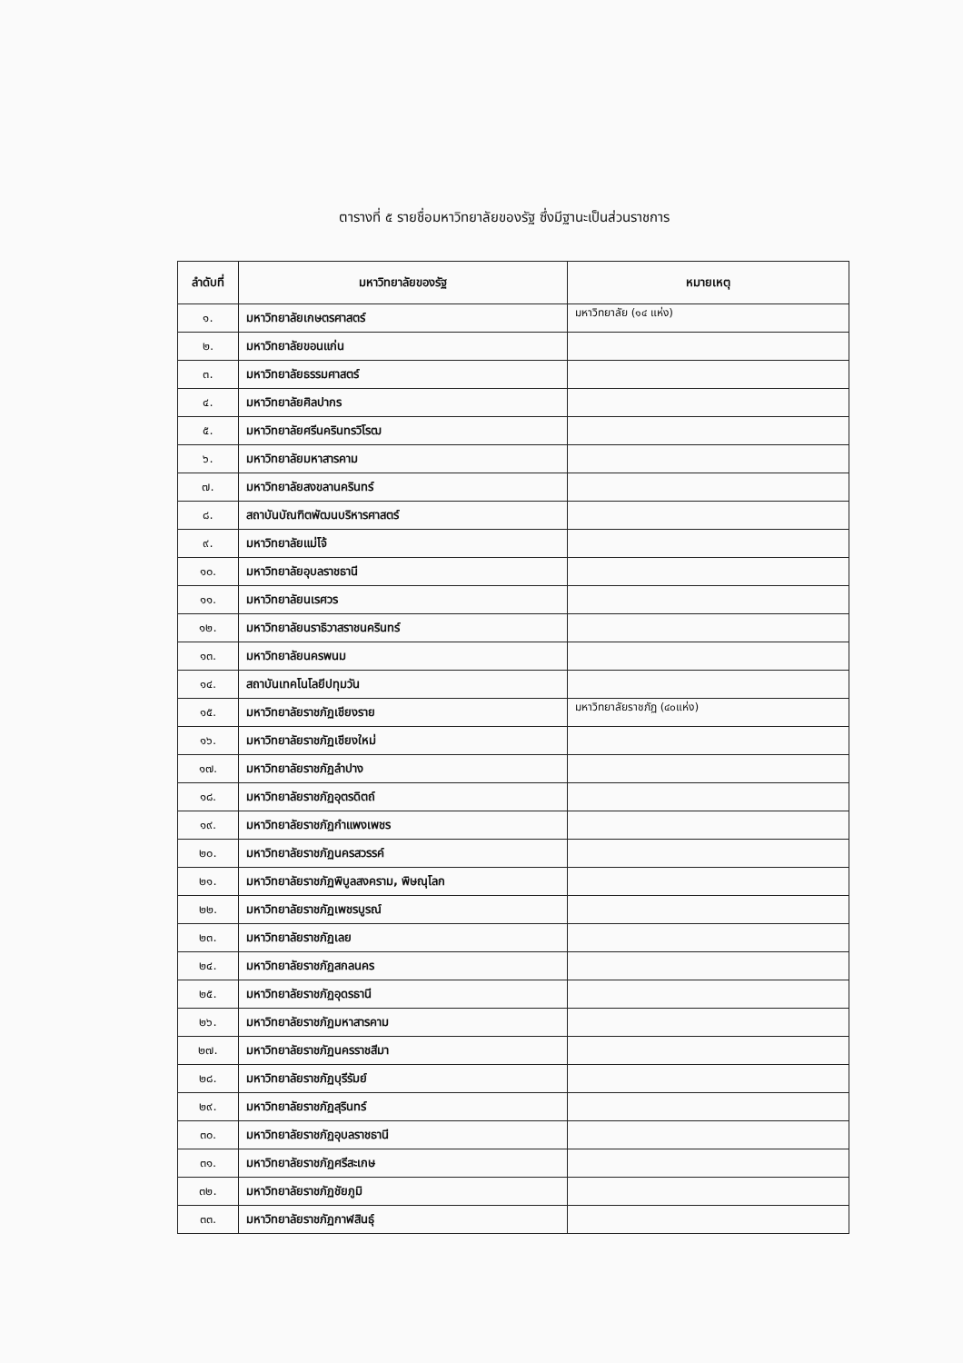ตารางที่ ๕ รายชื่อมหาวิทยาลัยของรัฐ ซึ่งมีฐานะเป็นส่วนราชการ
| ลำดับที่ | มหาวิทยาลัยของรัฐ | หมายเหตุ |
| --- | --- | --- |
| ๑. | มหาวิทยาลัยเกษตรศาสตร์ | มหาวิทยาลัย (๑๔ แห่ง) |
| ๒. | มหาวิทยาลัยขอนแก่น | |
| ๓. | มหาวิทยาลัยธรรมศาสตร์ | |
| ๔. | มหาวิทยาลัยศิลปากร | |
| ๕. | มหาวิทยาลัยศรีนครินทรวิโรฒ | |
| ๖. | มหาวิทยาลัยมหาสารคาม | |
| ๗. | มหาวิทยาลัยสงขลานครินทร์ | |
| ๘. | สถาบันบัณฑิตพัฒนบริหารศาสตร์ | |
| ๙. | มหาวิทยาลัยแม่โจ้ | |
| ๑๐. | มหาวิทยาลัยอุบลราชธานี | |
| ๑๑. | มหาวิทยาลัยนเรศวร | |
| ๑๒. | มหาวิทยาลัยนราธิวาสราชนครินทร์ | |
| ๑๓. | มหาวิทยาลัยนครพนม | |
| ๑๔. | สถาบันเทคโนโลยีปทุมวัน | |
| ๑๕. | มหาวิทยาลัยราชภัฏเชียงราย | มหาวิทยาลัยราชภัฏ (๔๐แห่ง) |
| ๑๖. | มหาวิทยาลัยราชภัฏเชียงใหม่ | |
| ๑๗. | มหาวิทยาลัยราชภัฏลำปาง | |
| ๑๘. | มหาวิทยาลัยราชภัฏอุตรดิตถ์ | |
| ๑๙. | มหาวิทยาลัยราชภัฏกำแพงเพชร | |
| ๒๐. | มหาวิทยาลัยราชภัฏนครสวรรค์ | |
| ๒๑. | มหาวิทยาลัยราชภัฏพิบูลสงคราม, พิษณุโลก | |
| ๒๒. | มหาวิทยาลัยราชภัฏเพชรบูรณ์ | |
| ๒๓. | มหาวิทยาลัยราชภัฏเลย | |
| ๒๔. | มหาวิทยาลัยราชภัฏสกลนคร | |
| ๒๕. | มหาวิทยาลัยราชภัฏอุดรธานี | |
| ๒๖. | มหาวิทยาลัยราชภัฏมหาสารคาม | |
| ๒๗. | มหาวิทยาลัยราชภัฏนครราชสีมา | |
| ๒๘. | มหาวิทยาลัยราชภัฏบุรีรัมย์ | |
| ๒๙. | มหาวิทยาลัยราชภัฏสุรินทร์ | |
| ๓๐. | มหาวิทยาลัยราชภัฏอุบลราชธานี | |
| ๓๑. | มหาวิทยาลัยราชภัฏศรีสะเกษ | |
| ๓๒. | มหาวิทยาลัยราชภัฏชัยภูมิ | |
| ๓๓. | มหาวิทยาลัยราชภัฏกาฬสินธุ์ | |